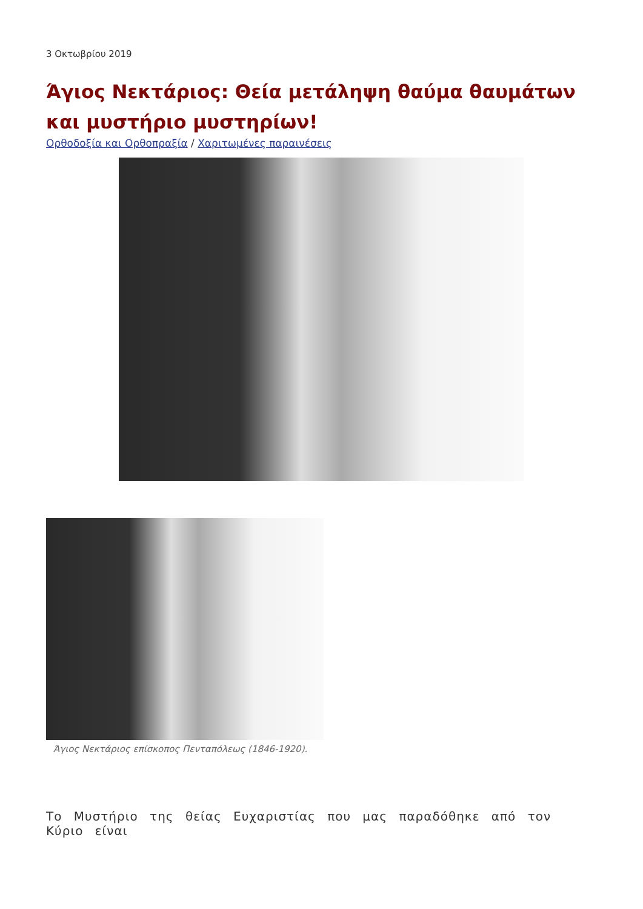3 Οκτωβρίου 2019
Άγιος Νεκτάριος: Θεία μετάληψη θαύμα θαυμάτων και μυστήριο μυστηρίων!
Ορθοδοξία και Ορθοπραξία / Χαριτωμένες παραινέσεις
Άγιος Νεκτάριος επίσκοπος Πενταπόλεως (1846-1920).
Το Μυστήριο της θείας Ευχαριστίας που μας παραδόθηκε από τον Κύριο είναι